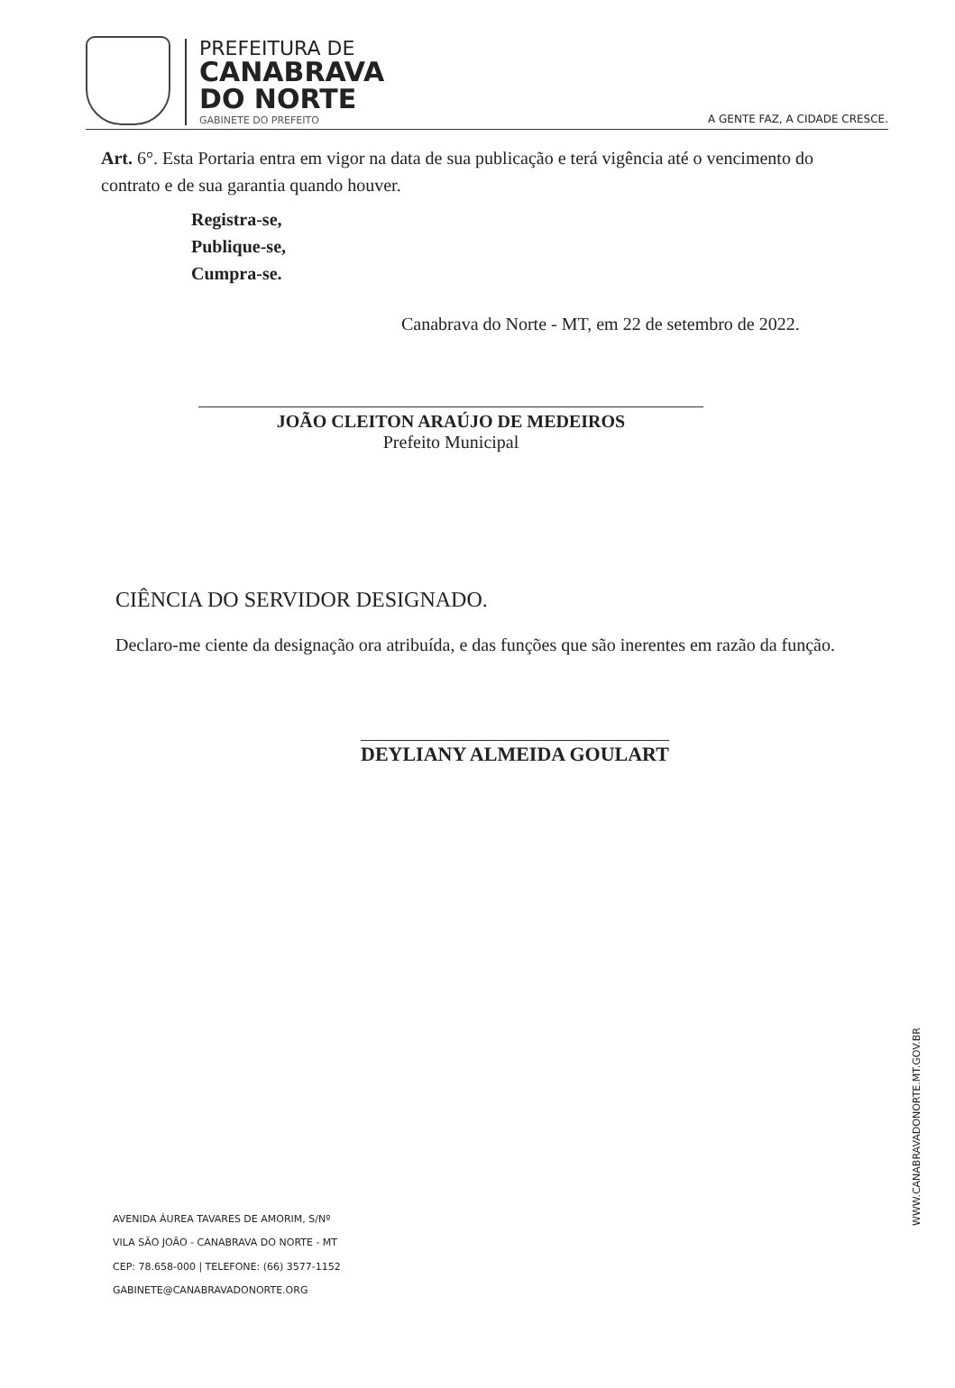PREFEITURA DE
CANABRAVA
DO NORTE
GABINETE DO PREFEITO
A GENTE FAZ, A CIDADE CRESCE.
Art. 6°. Esta Portaria entra em vigor na data de sua publicação e terá vigência até o vencimento do contrato e de sua garantia quando houver.
Registra-se,
Publique-se,
Cumpra-se.
Canabrava do Norte - MT, em 22 de setembro de 2022.
JOÃO CLEITON ARAÚJO DE MEDEIROS
Prefeito Municipal
CIÊNCIA DO SERVIDOR DESIGNADO.
Declaro-me ciente da designação ora atribuída, e das funções que são inerentes em razão da função.
DEYLIANY ALMEIDA GOULART
AVENIDA ÁUREA TAVARES DE AMORIM, S/Nº
VILA SÃO JOÃO - CANABRAVA DO NORTE - MT
CEP: 78.658-000 | TELEFONE: (66) 3577-1152
GABINETE@CANABRAVADONORTE.ORG
WWW.CANABRAVADONORTE.MT.GOV.BR